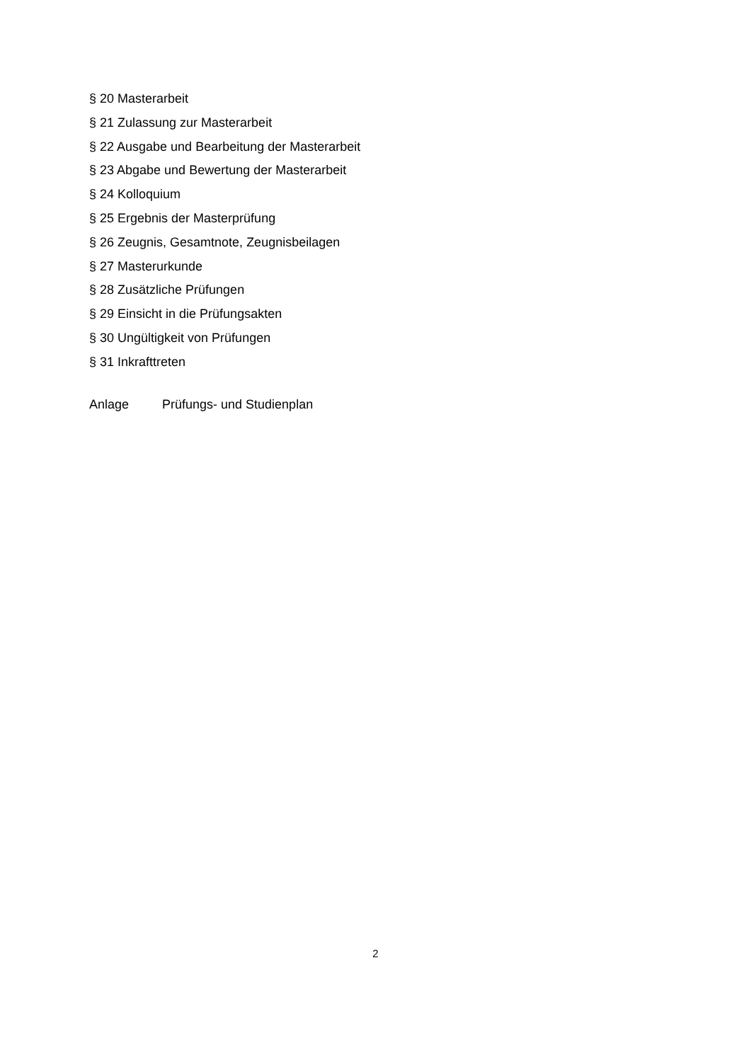§ 20 Masterarbeit
§ 21 Zulassung zur Masterarbeit
§ 22 Ausgabe und Bearbeitung der Masterarbeit
§ 23 Abgabe und Bewertung der Masterarbeit
§ 24 Kolloquium
§ 25 Ergebnis der Masterprüfung
§ 26 Zeugnis, Gesamtnote, Zeugnisbeilagen
§ 27 Masterurkunde
§ 28 Zusätzliche Prüfungen
§ 29 Einsicht in die Prüfungsakten
§ 30 Ungültigkeit von Prüfungen
§ 31 Inkrafttreten
Anlage Prüfungs- und Studienplan
2